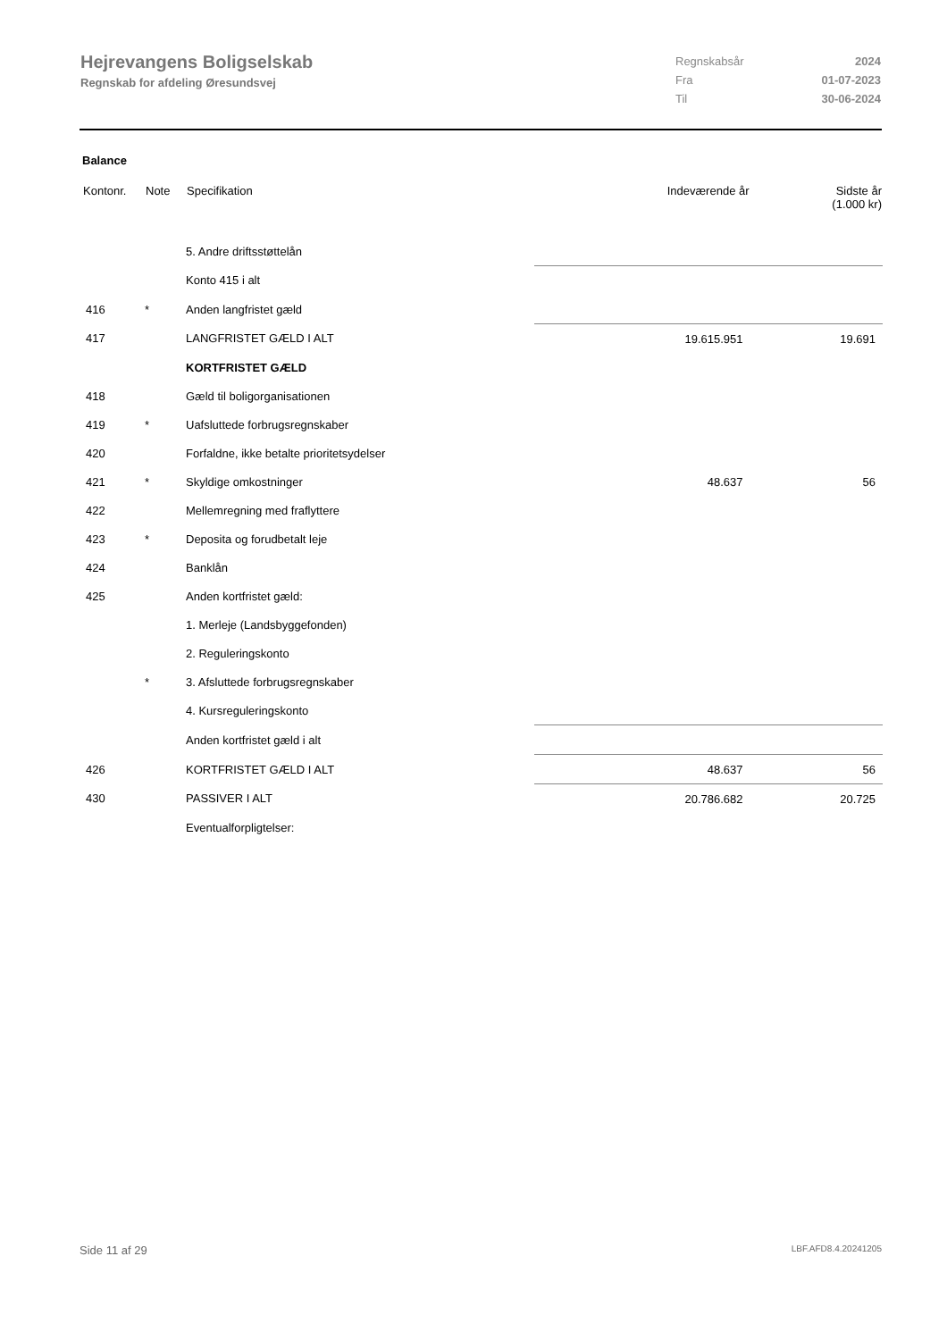Hejrevangens Boligselskab
Regnskab for afdeling Øresundsvej
| Regnskabsår | 2024 |
| Fra | 01-07-2023 |
| Til | 30-06-2024 |
Balance
| Kontonr. | Note | Specifikation | Indeværende år | Sidste år (1.000 kr) |
| --- | --- | --- | --- | --- |
| | | 5. Andre driftsstøttelån | | |
| | | Konto 415 i alt | | |
| 416 | * | Anden langfristet gæld | | |
| 417 | | LANGFRISTET GÆLD I ALT | 19.615.951 | 19.691 |
| | | KORTFRISTET GÆLD | | |
| 418 | | Gæld til boligorganisationen | | |
| 419 | * | Uafsluttede forbrugsregnskaber | | |
| 420 | | Forfaldne, ikke betalte prioritetsydelser | | |
| 421 | * | Skyldige omkostninger | 48.637 | 56 |
| 422 | | Mellemregning med fraflyttere | | |
| 423 | * | Deposita og forudbetalt leje | | |
| 424 | | Banklån | | |
| 425 | | Anden kortfristet gæld: | | |
| | | 1. Merleje (Landsbyggefonden) | | |
| | | 2. Reguleringskonto | | |
| | * | 3. Afsluttede forbrugsregnskaber | | |
| | | 4. Kursreguleringskonto | | |
| | | Anden kortfristet gæld i alt | | |
| 426 | | KORTFRISTET GÆLD I ALT | 48.637 | 56 |
| 430 | | PASSIVER I ALT | 20.786.682 | 20.725 |
| | | Eventualforpligtelser: | | |
Side 11 af 29 LBF.AFD8.4.20241205